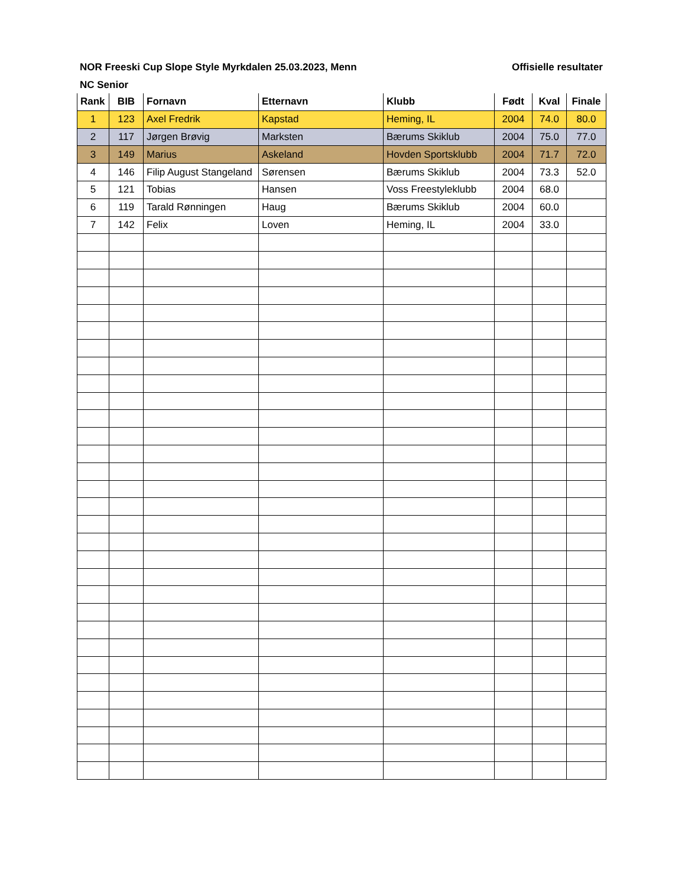NOR Freeski Cup Slope Style Myrkdalen 25.03.2023, Menn Offisielle resultater
NC Senior
| Rank | BIB | Fornavn | Etternavn | Klubb | Født | Kval | Finale |
| --- | --- | --- | --- | --- | --- | --- | --- |
| 1 | 123 | Axel Fredrik | Kapstad | Heming, IL | 2004 | 74.0 | 80.0 |
| 2 | 117 | Jørgen Brøvig | Marksten | Bærums Skiklub | 2004 | 75.0 | 77.0 |
| 3 | 149 | Marius | Askeland | Hovden Sportsklubb | 2004 | 71.7 | 72.0 |
| 4 | 146 | Filip August Stangeland | Sørensen | Bærums Skiklub | 2004 | 73.3 | 52.0 |
| 5 | 121 | Tobias | Hansen | Voss Freestyleklubb | 2004 | 68.0 | |
| 6 | 119 | Tarald Rønningen | Haug | Bærums Skiklub | 2004 | 60.0 | |
| 7 | 142 | Felix | Loven | Heming, IL | 2004 | 33.0 | |